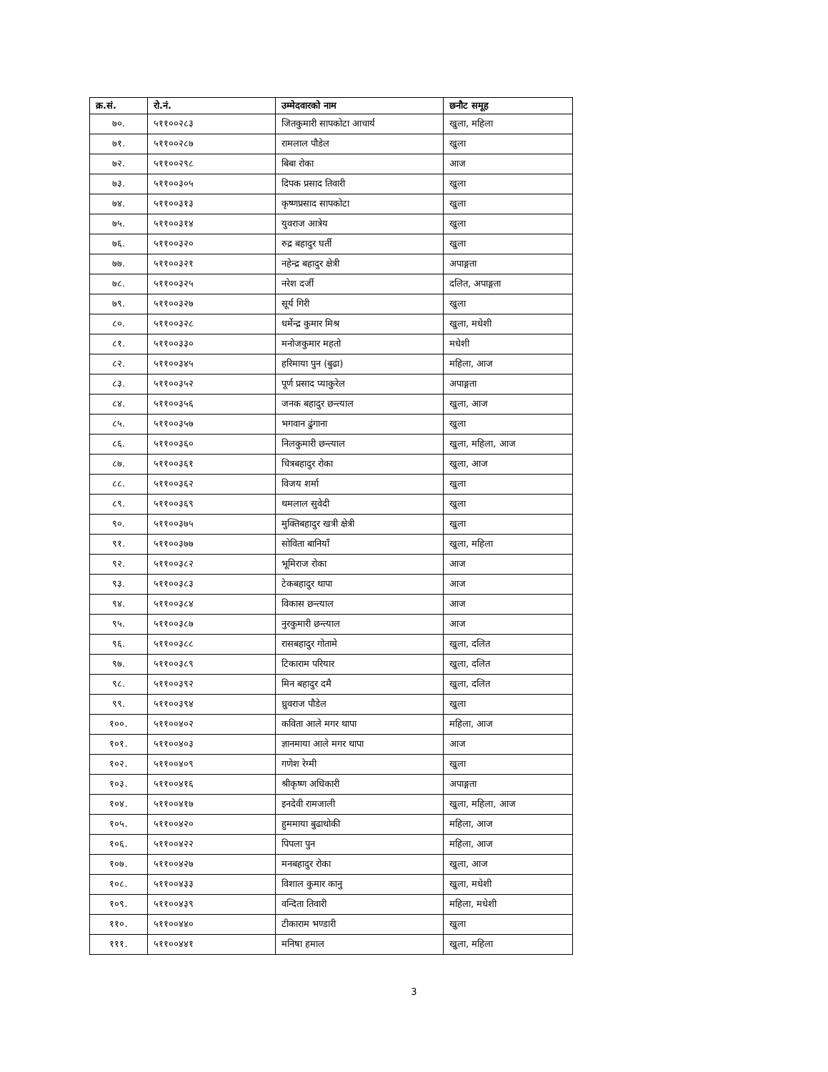| क्र.सं. | रो.नं. | उम्मेदवारको नाम | छनौट समूह |
| --- | --- | --- | --- |
| ७०. | ५११००२८३ | जितकुमारी सापकोटा आचार्य | खुला, महिला |
| ७१. | ५११००२८७ | रामलाल पौडेल | खुला |
| ७२. | ५११००२९८ | बिबा रोका | आज |
| ७३. | ५११००३०५ | दिपक प्रसाद तिवारी | खुला |
| ७४. | ५११००३१३ | कृष्णप्रसाद सापकोटा | खुला |
| ७५. | ५११००३१४ | युवराज आत्रेय | खुला |
| ७६. | ५११००३२० | रुद्र बहादुर घर्ती | खुला |
| ७७. | ५११००३२१ | नहेन्द्र बहादुर क्षेत्री | अपाङ्गता |
| ७८. | ५११००३२५ | नरेश दर्जी | दलित, अपाङ्गता |
| ७९. | ५११००३२७ | सूर्य गिरी | खुला |
| ८०. | ५११००३२८ | धर्मेन्द्र कुमार मिश्र | खुला, मधेशी |
| ८१. | ५११००३३० | मनोजकुमार महतो | मधेशी |
| ८२. | ५११००३४५ | हरिमाया पुन (बुढा) | महिला, आज |
| ८३. | ५११००३५२ | पूर्ण प्रसाद प्याकुरेल | अपाङ्गता |
| ८४. | ५११००३५६ | जनक बहादुर छन्त्याल | खुला, आज |
| ८५. | ५११००३५७ | भगवान ढुंगाना | खुला |
| ८६. | ५११००३६० | निलकुमारी छन्त्याल | खुला, महिला, आज |
| ८७. | ५११००३६१ | चित्रबहादुर रोका | खुला, आज |
| ८८. | ५११००३६२ | विजय शर्मा | खुला |
| ८९. | ५११००३६९ | थमलाल सुवेदी | खुला |
| ९०. | ५११००३७५ | मुक्तिबहादुर खत्री क्षेत्री | खुला |
| ९१. | ५११००३७७ | सोविता बानियाँ | खुला, महिला |
| ९२. | ५११००३८२ | भूमिराज रोका | आज |
| ९३. | ५११००३८३ | टेकबहादुर थापा | आज |
| ९४. | ५११००३८४ | विकास छन्त्याल | आज |
| ९५. | ५११००३८७ | नुरकुमारी छन्त्याल | आज |
| ९६. | ५११००३८८ | रासबहादुर गोतामे | खुला, दलित |
| ९७. | ५११००३८९ | टिकाराम परियार | खुला, दलित |
| ९८. | ५११००३९२ | मिन बहादुर दमै | खुला, दलित |
| ९९. | ५११००३९४ | ध्रुवराज पौडेल | खुला |
| १००. | ५११००४०२ | कविता आले मगर थापा | महिला, आज |
| १०१. | ५११००४०३ | ज्ञानमाया आले मगर थापा | आज |
| १०२. | ५११००४०९ | गणेश रेग्मी | खुला |
| १०३. | ५११००४१६ | श्रीकृष्ण अधिकारी | अपाङ्गता |
| १०४. | ५११००४१७ | इनदेवी रामजाली | खुला, महिला, आज |
| १०५. | ५११००४२० | हुममाया बुढाथोकी | महिला, आज |
| १०६. | ५११००४२२ | पिपला पुन | महिला, आज |
| १०७. | ५११००४२७ | मनबहादुर रोका | खुला, आज |
| १०८. | ५११००४३३ | विशाल कुमार कानु | खुला, मधेशी |
| १०९. | ५११००४३९ | वन्दिता तिवारी | महिला, मधेशी |
| ११०. | ५११००४४० | टीकाराम भण्डारी | खुला |
| १११. | ५११००४४१ | मनिषा हमाल | खुला, महिला |
3